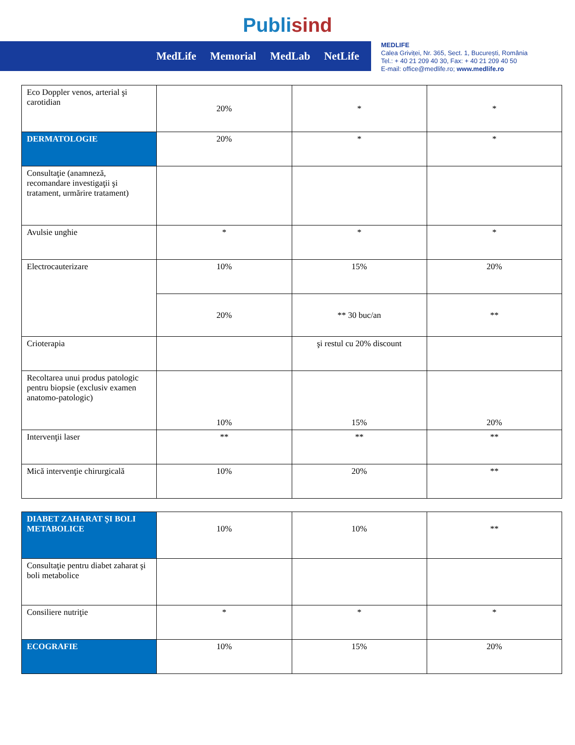Publisind
MedLife Memorial MedLab NetLife
MEDLIFE
Calea Griviței, Nr. 365, Sect. 1, București, România
Tel.: + 40 21 209 40 30, Fax: + 40 21 209 40 50
E-mail: office@medlife.ro; www.medlife.ro
| Eco Doppler venos, arterial şi carotidian | 20% | * | * |
| DERMATOLOGIE | 20% | * | * |
| Consultaţie (anamneză, recomandare investigaţii şi tratament, urmărire tratament) | | | |
| Avulsie unghie | * | * | * |
| Electrocauterizare | 10% | 15% | 20% |
| | 20% | ** 30 buc/an | ** |
| Crioterapia | | şi restul cu 20% discount | |
| Recoltarea unui produs patologic pentru biopsie (exclusiv examen anatomo-patologic) | 10% | 15% | 20% |
| Intervenţii laser | ** | ** | ** |
| Mică intervenţie chirurgicală | 10% | 20% | ** |
| DIABET ZAHARAT ŞI BOLI METABOLICE | 10% | 10% | ** |
| Consultaţie pentru diabet zaharat şi boli metabolice | | | |
| Consiliere nutriţie | * | * | * |
| ECOGRAFIE | 10% | 15% | 20% |